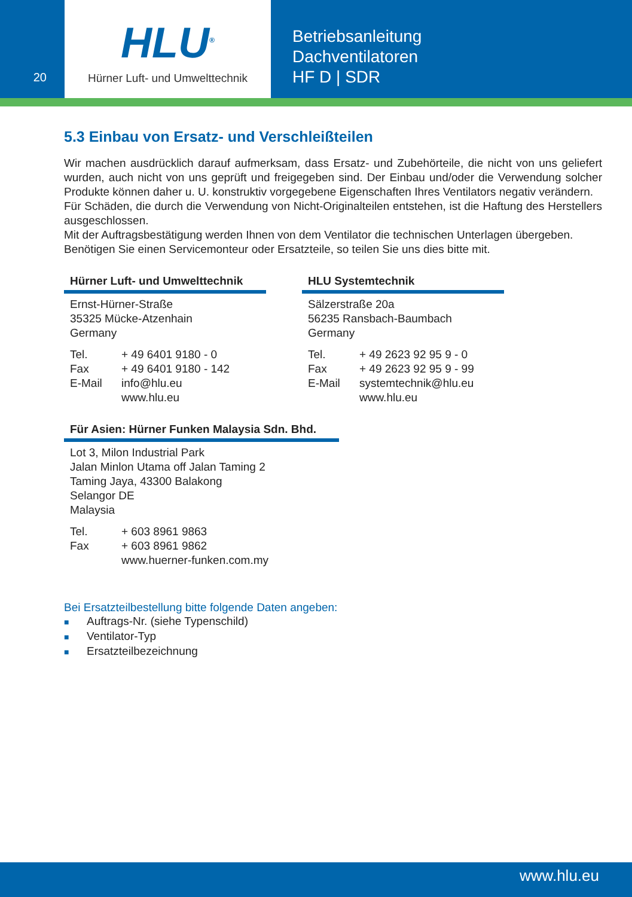20
HLU<sup>®</sup>
Hürner Luft- und Umwelttechnik
Betriebsanleitung
Dachventilatoren
HF D | SDR
5.3 Einbau von Ersatz- und Verschleißteilen
Wir machen ausdrücklich darauf aufmerksam, dass Ersatz- und Zubehörteile, die nicht von uns geliefert wurden, auch nicht von uns geprüft und freigegeben sind. Der Einbau und/oder die Verwendung solcher Produkte können daher u. U. konstruktiv vorgegebene Eigenschaften Ihres Ventilators negativ verändern.
Für Schäden, die durch die Verwendung von Nicht-Originalteilen entstehen, ist die Haftung des Herstellers ausgeschlossen.
Mit der Auftragsbestätigung werden Ihnen von dem Ventilator die technischen Unterlagen übergeben.
Benötigen Sie einen Servicemonteur oder Ersatzteile, so teilen Sie uns dies bitte mit.
Hürner Luft- und Umwelttechnik
Ernst-Hürner-Straße
35325 Mücke-Atzenhain
Germany
| Tel. | + 49 6401 9180 - 0 |
| Fax | + 49 6401 9180 - 142 |
| E-Mail | info@hlu.eu |
| | www.hlu.eu |
HLU Systemtechnik
Sälzerstraße 20a
56235 Ransbach-Baumbach
Germany
| Tel. | + 49 2623 92 95 9 - 0 |
| Fax | + 49 2623 92 95 9 - 99 |
| E-Mail | systemtechnik@hlu.eu |
| | www.hlu.eu |
Für Asien: Hürner Funken Malaysia Sdn. Bhd.
Lot 3, Milon Industrial Park
Jalan Minlon Utama off Jalan Taming 2
Taming Jaya, 43300 Balakong
Selangor DE
Malaysia
| Tel. | + 603 8961 9863 |
| Fax | + 603 8961 9862 |
| | www.huerner-funken.com.my |
Bei Ersatzteilbestellung bitte folgende Daten angeben:
■ Auftrags-Nr. (siehe Typenschild)
■ Ventilator-Typ
■ Ersatzteilbezeichnung
www.hlu.eu